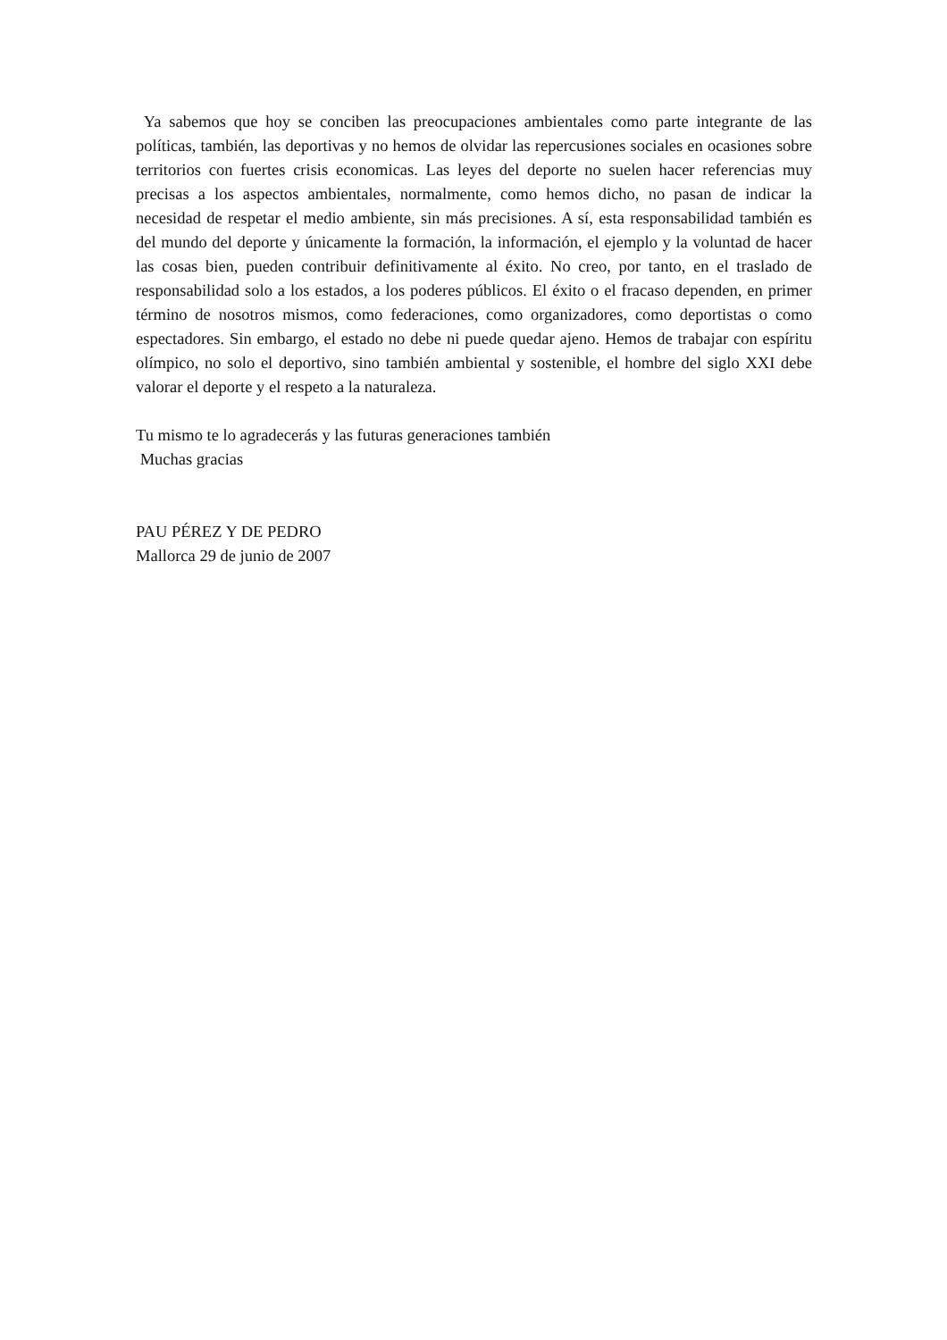Ya sabemos que hoy se conciben las preocupaciones ambientales como parte integrante de las políticas, también, las deportivas y no hemos de olvidar las repercusiones sociales en ocasiones sobre territorios con fuertes crisis economicas. Las leyes del deporte no suelen hacer referencias muy precisas a los aspectos ambientales, normalmente, como hemos dicho, no pasan de indicar la necesidad de respetar el medio ambiente, sin más precisiones. A sí, esta responsabilidad también es del mundo del deporte y únicamente la formación, la información, el ejemplo y la voluntad de hacer las cosas bien, pueden contribuir definitivamente al éxito. No creo, por tanto, en el traslado de responsabilidad solo a los estados, a los poderes públicos. El éxito o el fracaso dependen, en primer término de nosotros mismos, como federaciones, como organizadores, como deportistas o como espectadores. Sin embargo, el estado no debe ni puede quedar ajeno. Hemos de trabajar con espíritu olímpico, no solo el deportivo, sino también ambiental y sostenible, el hombre del siglo XXI debe valorar el deporte y el respeto a la naturaleza.
Tu mismo te lo agradecerás y las futuras generaciones también
Muchas gracias
PAU PÉREZ Y DE PEDRO
Mallorca 29 de junio de 2007